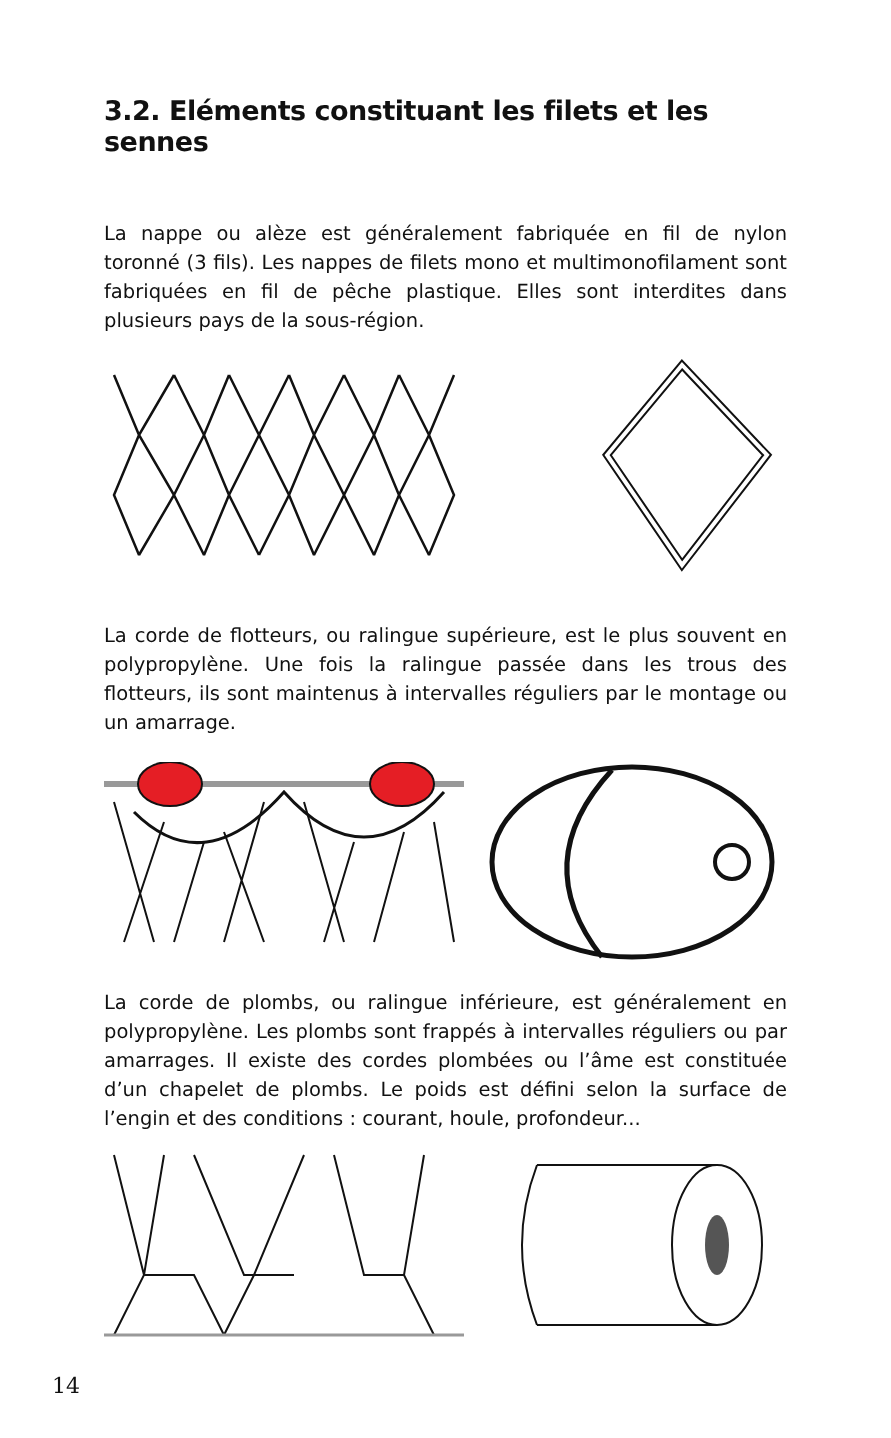3.2. Eléments constituant les filets et les sennes
La nappe ou alèze est généralement fabriquée en fil de nylon toronné (3 fils). Les nappes de filets mono et multimonofilament sont fabriquées en fil de pêche plastique. Elles sont interdites dans plusieurs pays de la sous-région.
La corde de flotteurs, ou ralingue supérieure, est le plus souvent en polypropylène. Une fois la ralingue passée dans les trous des flotteurs, ils sont maintenus à intervalles réguliers par le montage ou un amarrage.
La corde de plombs, ou ralingue inférieure, est généralement en polypropylène. Les plombs sont frappés à intervalles réguliers ou par amarrages. Il existe des cordes plombées ou l’âme est constituée d’un chapelet de plombs. Le poids est défini selon la surface de l’engin et des conditions : courant, houle, profondeur...
14